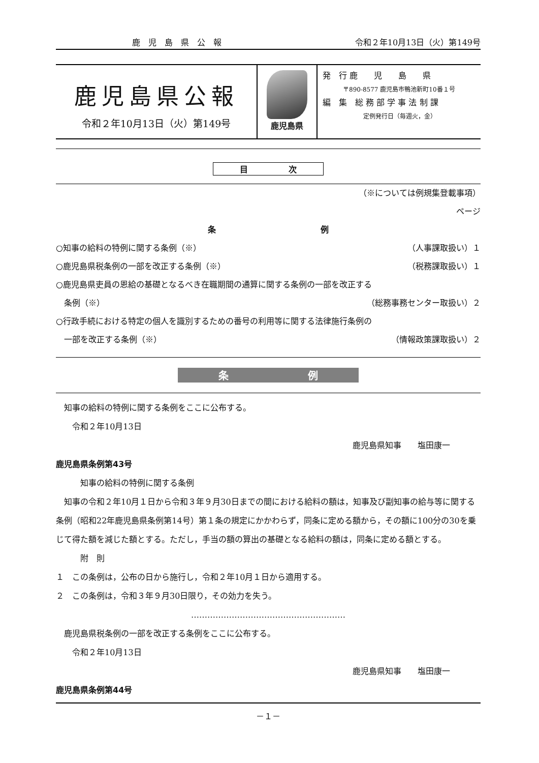鹿　児　島　県　公　報 令和２年10月13日（火）第149号
鹿児島県公報
令和２年10月13日（火）第149号
鹿児島県
発　行 鹿　　児　　島　　県
〒890-8577 鹿児島市鴨池新町10番１号
編　集　総 務 部 学 事 法 制 課
定例発行日（毎週火，金）
目　　　　　次
（※については例規集登載事項）
ページ
条 例
○知事の給料の特例に関する条例（※） （人事課取扱い）１
○鹿児島県税条例の一部を改正する条例（※） （税務課取扱い）１
○鹿児島県吏員の恩給の基礎となるべき在職期間の通算に関する条例の一部を改正する
　条例（※） （総務事務センター取扱い）２
○行政手続における特定の個人を識別するための番号の利用等に関する法律施行条例の
　一部を改正する条例（※） （情報政策課取扱い）２
条 例
　知事の給料の特例に関する条例をここに公布する。
　　令和２年10月13日
鹿児島県知事　　塩田康一
鹿児島県条例第43号
　　　知事の給料の特例に関する条例
　知事の令和２年10月１日から令和３年９月30日までの間における給料の額は，知事及び副知事の給与等に関する条例（昭和22年鹿児島県条例第14号）第１条の規定にかかわらず，同条に定める額から，その額に100分の30を乗じて得た額を減じた額とする。ただし，手当の額の算出の基礎となる給料の額は，同条に定める額とする。
　　　附　則
１　この条例は，公布の日から施行し，令和２年10月１日から適用する。
２　この条例は，令和３年９月30日限り，その効力を失う。
…………………………………………………
　鹿児島県税条例の一部を改正する条例をここに公布する。
　　令和２年10月13日
鹿児島県知事　　塩田康一
鹿児島県条例第44号
－１－